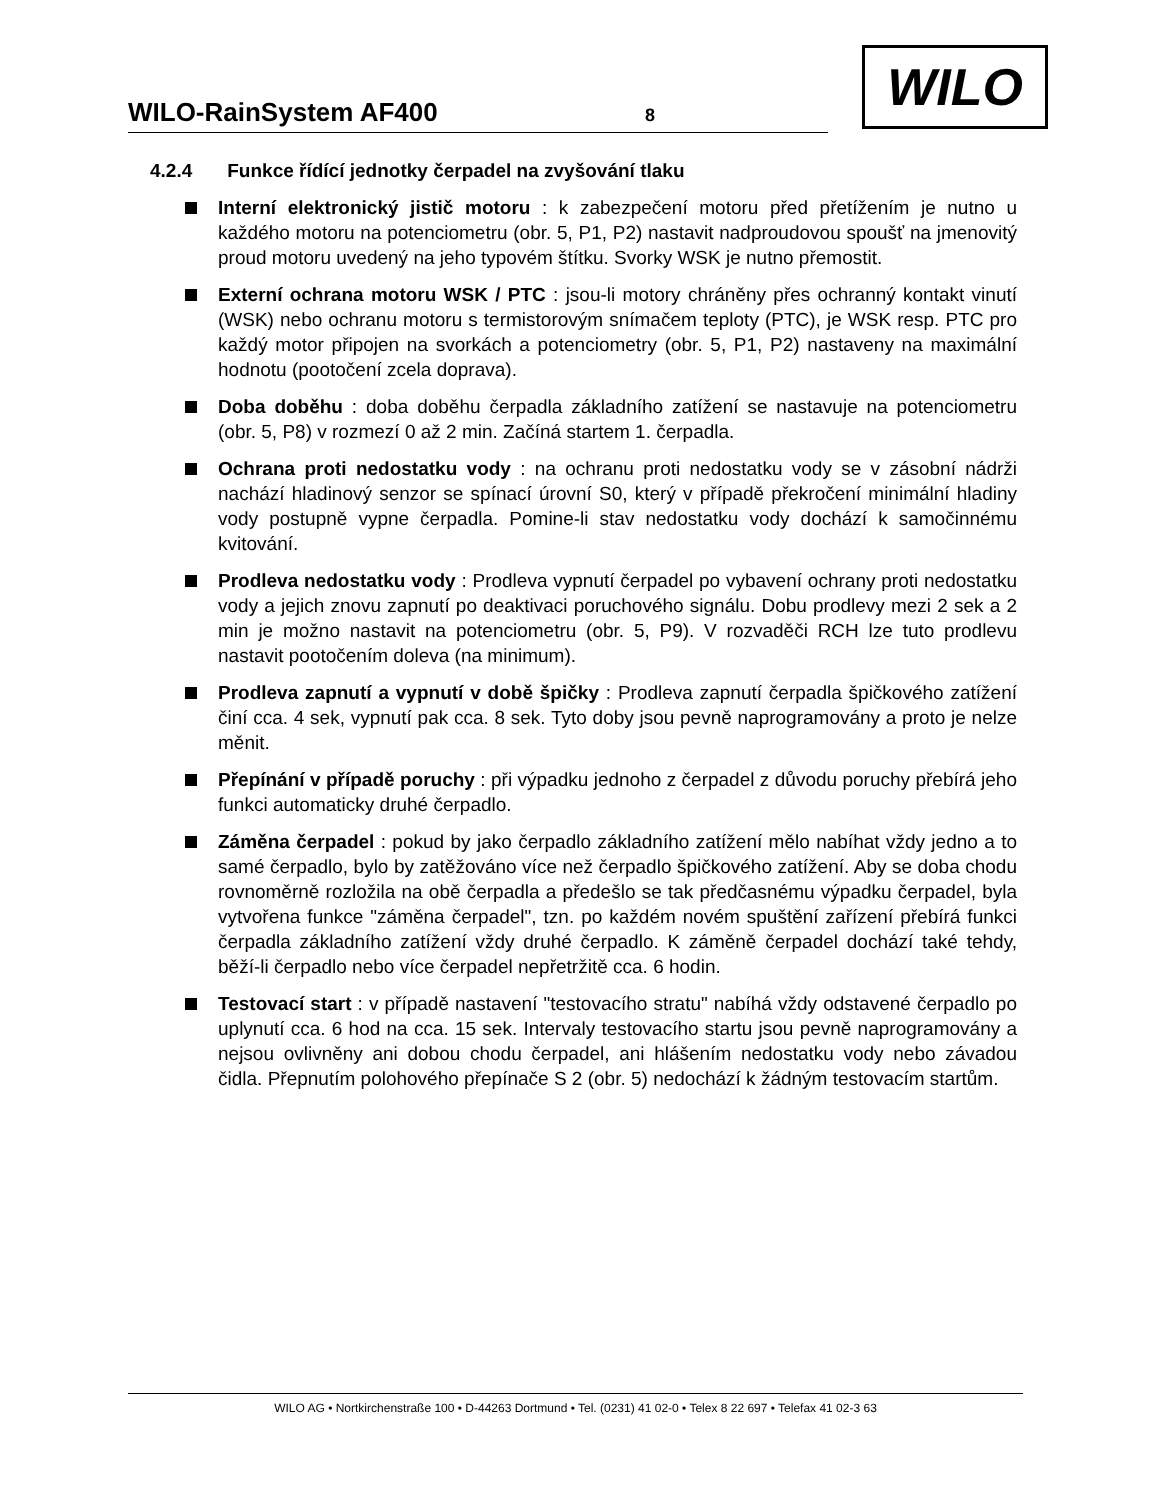WILO-RainSystem AF400 8
WILO
4.2.4 Funkce řídící jednotky čerpadel na zvyšování tlaku
Interní elektronický jistič motoru : k zabezpečení motoru před přetížením je nutno u každého motoru na potenciometru (obr. 5, P1, P2) nastavit nadproudovou spoušť na jmenovitý proud motoru uvedený na jeho typovém štítku. Svorky WSK je nutno přemostit.
Externí ochrana motoru WSK / PTC : jsou-li motory chráněny přes ochranný kontakt vinutí (WSK) nebo ochranu motoru s termistorovým snímačem teploty (PTC), je WSK resp. PTC pro každý motor připojen na svorkách a potenciometry (obr. 5, P1, P2) nastaveny na maximální hodnotu (pootočení zcela doprava).
Doba doběhu : doba doběhu čerpadla základního zatížení se nastavuje na potenciometru (obr. 5, P8) v rozmezí 0 až 2 min. Začíná startem 1. čerpadla.
Ochrana proti nedostatku vody : na ochranu proti nedostatku vody se v zásobní nádrži nachází hladinový senzor se spínací úrovní S0, který v případě překročení minimální hladiny vody postupně vypne čerpadla. Pomine-li stav nedostatku vody dochází k samočinnému kvitování.
Prodleva nedostatku vody : Prodleva vypnutí čerpadel po vybavení ochrany proti nedostatku vody a jejich znovu zapnutí po deaktivaci poruchového signálu. Dobu prodlevy mezi 2 sek a 2 min je možno nastavit na potenciometru (obr. 5, P9). V rozvaděči RCH lze tuto prodlevu nastavit pootočením doleva (na minimum).
Prodleva zapnutí a vypnutí v době špičky : Prodleva zapnutí čerpadla špičkového zatížení činí cca. 4 sek, vypnutí pak cca. 8 sek. Tyto doby jsou pevně naprogramovány a proto je nelze měnit.
Přepínání v případě poruchy : při výpadku jednoho z čerpadel z důvodu poruchy přebírá jeho funkci automaticky druhé čerpadlo.
Záměna čerpadel : pokud by jako čerpadlo základního zatížení mělo nabíhat vždy jedno a to samé čerpadlo, bylo by zatěžováno více než čerpadlo špičkového zatížení. Aby se doba chodu rovnoměrně rozložila na obě čerpadla a předešlo se tak předčasnému výpadku čerpadel, byla vytvořena funkce "záměna čerpadel", tzn. po každém novém spuštění zařízení přebírá funkci čerpadla základního zatížení vždy druhé čerpadlo. K záměně čerpadel dochází také tehdy, běží-li čerpadlo nebo více čerpadel nepřetržitě cca. 6 hodin.
Testovací start : v případě nastavení "testovacího stratu" nabíhá vždy odstavené čerpadlo po uplynutí cca. 6 hod na cca. 15 sek. Intervaly testovacího startu jsou pevně naprogramovány a nejsou ovlivněny ani dobou chodu čerpadel, ani hlášením nedostatku vody nebo závadou čidla. Přepnutím polohového přepínače S 2 (obr. 5) nedochází k žádným testovacím startům.
WILO AG • Nortkirchenstraße 100 • D-44263 Dortmund • Tel. (0231) 41 02-0 • Telex 8 22 697 • Telefax 41 02-3 63